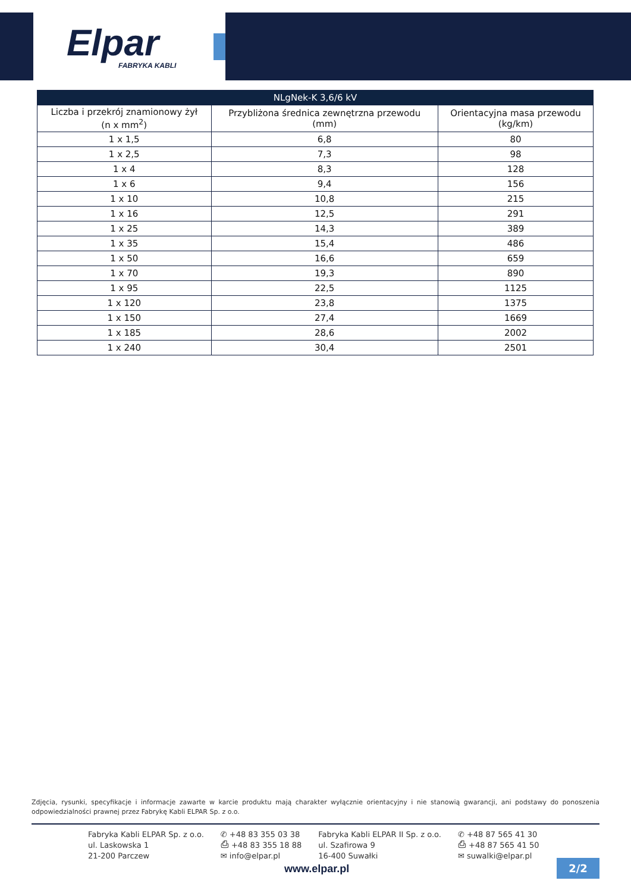Elpar
FABRYKA KABLI
| NLgNek-K 3,6/6 kV | | |
| --- | --- | --- |
| Liczba i przekrój znamionowy żył (n x mm<sup>2</sup>) | Przybliżona średnica zewnętrzna przewodu (mm) | Orientacyjna masa przewodu (kg/km) |
| 1 x 1,5 | 6,8 | 80 |
| 1 x 2,5 | 7,3 | 98 |
| 1 x 4 | 8,3 | 128 |
| 1 x 6 | 9,4 | 156 |
| 1 x 10 | 10,8 | 215 |
| 1 x 16 | 12,5 | 291 |
| 1 x 25 | 14,3 | 389 |
| 1 x 35 | 15,4 | 486 |
| 1 x 50 | 16,6 | 659 |
| 1 x 70 | 19,3 | 890 |
| 1 x 95 | 22,5 | 1125 |
| 1 x 120 | 23,8 | 1375 |
| 1 x 150 | 27,4 | 1669 |
| 1 x 185 | 28,6 | 2002 |
| 1 x 240 | 30,4 | 2501 |
Zdjęcia, rysunki, specyfikacje i informacje zawarte w karcie produktu mają charakter wyłącznie orientacyjny i nie stanowią gwarancji, ani podstawy do ponoszenia odpowiedzialności prawnej przez Fabrykę Kabli ELPAR Sp. z o.o.
Fabryka Kabli ELPAR Sp. z o.o.
ul. Laskowska 1
21-200 Parczew
✆ +48 83 355 03 38
⎙ +48 83 355 18 88
✉ info@elpar.pl
Fabryka Kabli ELPAR II Sp. z o.o.
ul. Szafirowa 9
16-400 Suwałki
✆ +48 87 565 41 30
⎙ +48 87 565 41 50
✉ suwalki@elpar.pl
www.elpar.pl 2/2